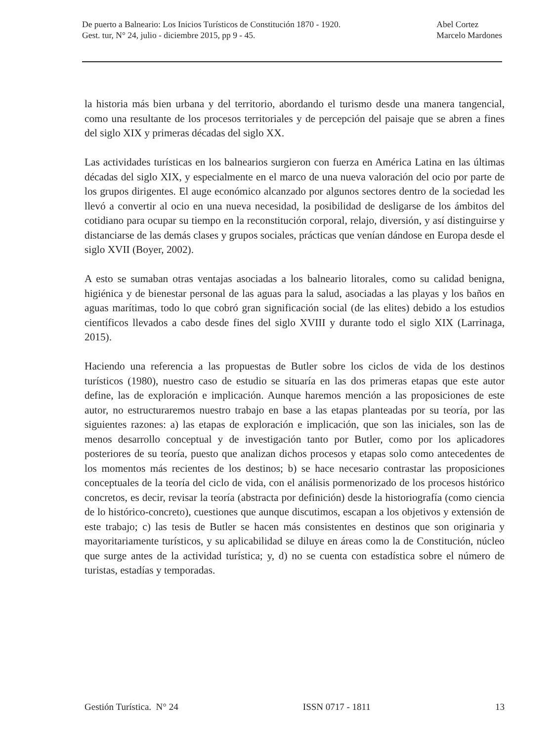De puerto a Balneario: Los Inicios Turísticos de Constitución 1870 - 1920.
Gest. tur, N° 24, julio - diciembre 2015, pp 9 - 45.
Abel Cortez
Marcelo Mardones
la historia más bien urbana y del territorio, abordando el turismo desde una manera tangencial, como una resultante de los procesos territoriales y de percepción del paisaje que se abren a fines del siglo XIX y primeras décadas del siglo XX.
Las actividades turísticas en los balnearios surgieron con fuerza en América Latina en las últimas décadas del siglo XIX, y especialmente en el marco de una nueva valoración del ocio por parte de los grupos dirigentes. El auge económico alcanzado por algunos sectores dentro de la sociedad les llevó a convertir al ocio en una nueva necesidad, la posibilidad de desligarse de los ámbitos del cotidiano para ocupar su tiempo en la reconstitución corporal, relajo, diversión, y así distinguirse y distanciarse de las demás clases y grupos sociales, prácticas que venían dándose en Europa desde el siglo XVII (Boyer, 2002).
A esto se sumaban otras ventajas asociadas a los balneario litorales, como su calidad benigna, higiénica y de bienestar personal de las aguas para la salud, asociadas a las playas y los baños en aguas marítimas, todo lo que cobró gran significación social (de las elites) debido a los estudios científicos llevados a cabo desde fines del siglo XVIII y durante todo el siglo XIX (Larrinaga, 2015).
Haciendo una referencia a las propuestas de Butler sobre los ciclos de vida de los destinos turísticos (1980), nuestro caso de estudio se situaría en las dos primeras etapas que este autor define, las de exploración e implicación. Aunque haremos mención a las proposiciones de este autor, no estructuraremos nuestro trabajo en base a las etapas planteadas por su teoría, por las siguientes razones: a) las etapas de exploración e implicación, que son las iniciales, son las de menos desarrollo conceptual y de investigación tanto por Butler, como por los aplicadores posteriores de su teoría, puesto que analizan dichos procesos y etapas solo como antecedentes de los momentos más recientes de los destinos; b) se hace necesario contrastar las proposiciones conceptuales de la teoría del ciclo de vida, con el análisis pormenorizado de los procesos histórico concretos, es decir, revisar la teoría (abstracta por definición) desde la historiografía (como ciencia de lo histórico-concreto), cuestiones que aunque discutimos, escapan a los objetivos y extensión de este trabajo; c) las tesis de Butler se hacen más consistentes en destinos que son originaria y mayoritariamente turísticos, y su aplicabilidad se diluye en áreas como la de Constitución, núcleo que surge antes de la actividad turística; y, d) no se cuenta con estadística sobre el número de turistas, estadías y temporadas.
Gestión Turística. N° 24 ISSN 0717 - 1811 13